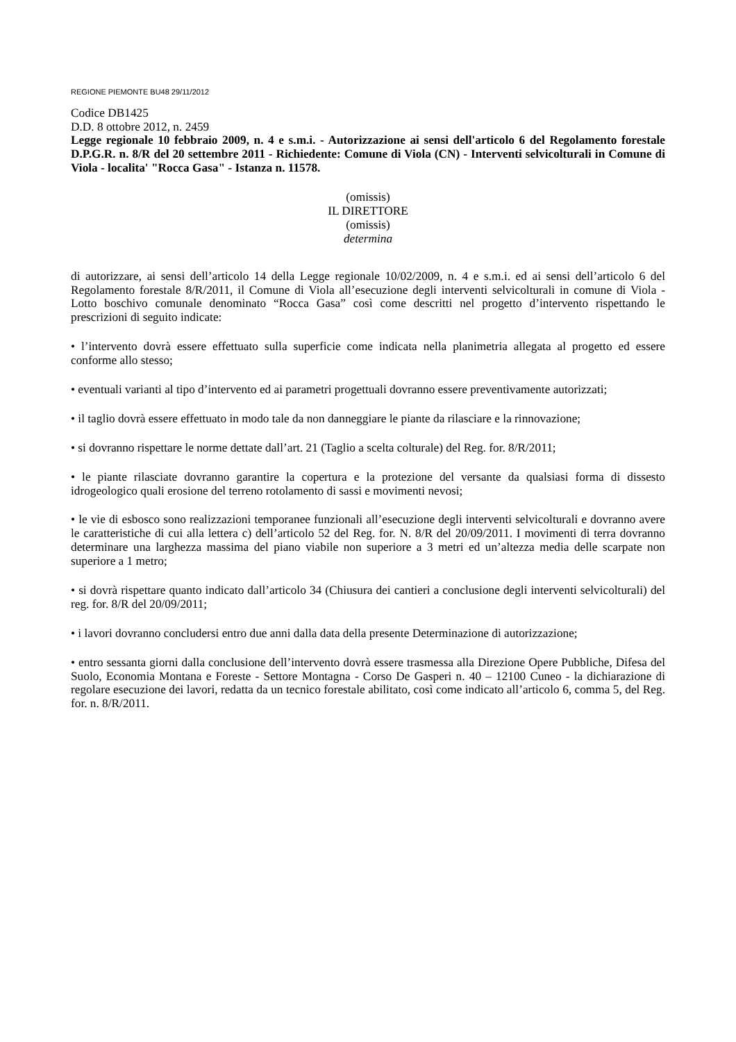REGIONE PIEMONTE BU48 29/11/2012
Codice DB1425
D.D. 8 ottobre 2012, n. 2459
Legge regionale 10 febbraio 2009, n. 4 e s.m.i. - Autorizzazione ai sensi dell'articolo 6 del Regolamento forestale D.P.G.R. n. 8/R del 20 settembre 2011 - Richiedente: Comune di Viola (CN) - Interventi selvicolturali in Comune di Viola - localita' "Rocca Gasa" - Istanza n. 11578.
(omissis)
IL DIRETTORE
(omissis)
determina
di autorizzare, ai sensi dell’articolo 14 della Legge regionale 10/02/2009, n. 4 e s.m.i. ed ai sensi dell’articolo 6 del Regolamento forestale 8/R/2011, il Comune di Viola all’esecuzione degli interventi selvicolturali in comune di Viola - Lotto boschivo comunale denominato “Rocca Gasa” così come descritti nel progetto d’intervento rispettando le prescrizioni di seguito indicate:
• l’intervento dovrà essere effettuato sulla superficie come indicata nella planimetria allegata al progetto ed essere conforme allo stesso;
• eventuali varianti al tipo d’intervento ed ai parametri progettuali dovranno essere preventivamente autorizzati;
• il taglio dovrà essere effettuato in modo tale da non danneggiare le piante da rilasciare e la rinnovazione;
• si dovranno rispettare le norme dettate dall’art. 21 (Taglio a scelta colturale) del Reg. for. 8/R/2011;
• le piante rilasciate dovranno garantire la copertura e la protezione del versante da qualsiasi forma di dissesto idrogeologico quali erosione del terreno rotolamento di sassi e movimenti nevosi;
• le vie di esbosco sono realizzazioni temporanee funzionali all’esecuzione degli interventi selvicolturali e dovranno avere le caratteristiche di cui alla lettera c) dell’articolo 52 del Reg. for. N. 8/R del 20/09/2011. I movimenti di terra dovranno determinare una larghezza massima del piano viabile non superiore a 3 metri ed un’altezza media delle scarpate non superiore a 1 metro;
• si dovrà rispettare quanto indicato dall’articolo 34 (Chiusura dei cantieri a conclusione degli interventi selvicolturali) del reg. for. 8/R del 20/09/2011;
• i lavori dovranno concludersi entro due anni dalla data della presente Determinazione di autorizzazione;
• entro sessanta giorni dalla conclusione dell’intervento dovrà essere trasmessa alla Direzione Opere Pubbliche, Difesa del Suolo, Economia Montana e Foreste - Settore Montagna - Corso De Gasperi n. 40 – 12100 Cuneo - la dichiarazione di regolare esecuzione dei lavori, redatta da un tecnico forestale abilitato, così come indicato all’articolo 6, comma 5, del Reg. for. n. 8/R/2011.